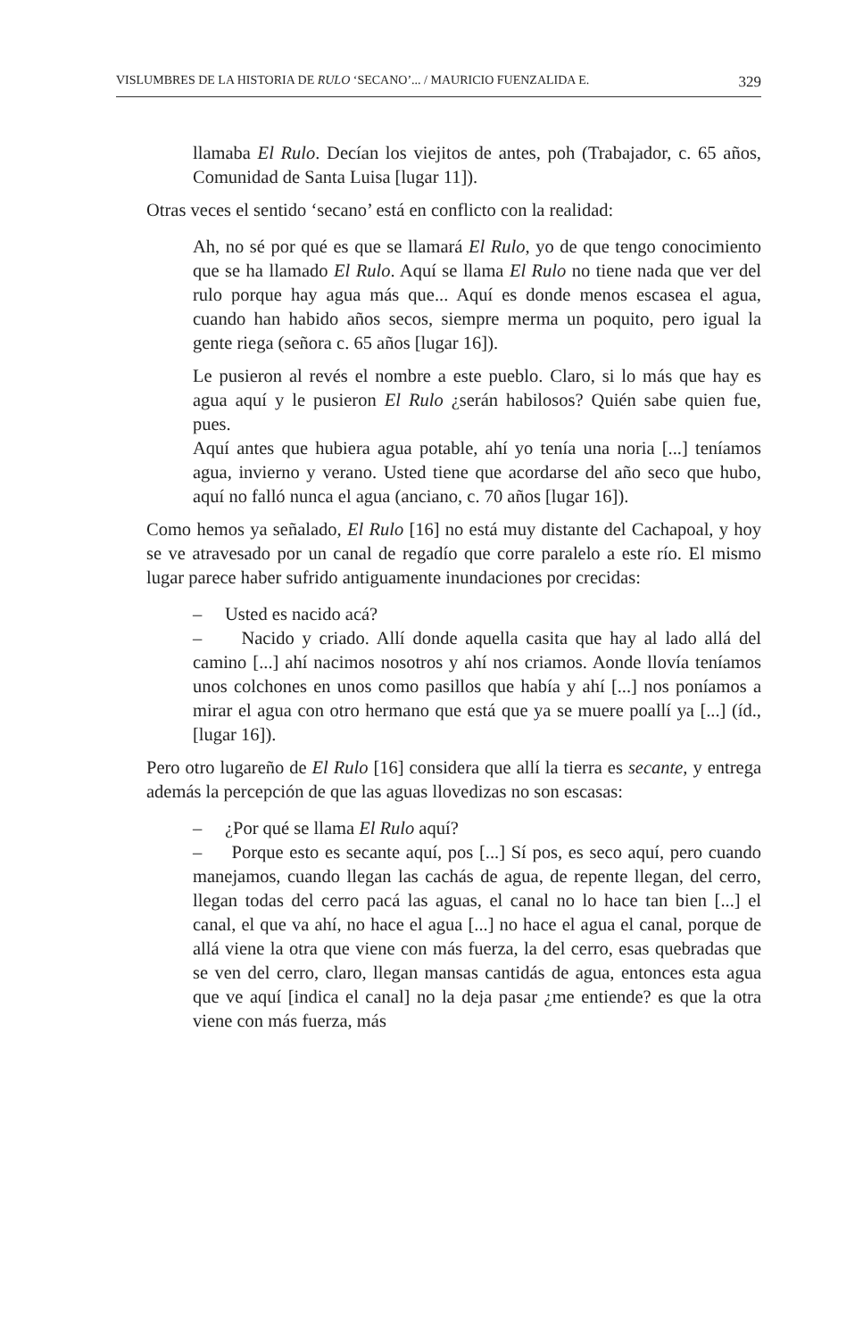VISLUMBRES DE LA HISTORIA DE RULO ‘SECANO’... / MAURICIO FUENZALIDA E. 329
llamaba El Rulo. Decían los viejitos de antes, poh (Trabajador, c. 65 años, Comunidad de Santa Luisa [lugar 11]).
Otras veces el sentido ‘secano’ está en conflicto con la realidad:
Ah, no sé por qué es que se llamará El Rulo, yo de que tengo conocimiento que se ha llamado El Rulo. Aquí se llama El Rulo no tiene nada que ver del rulo porque hay agua más que... Aquí es donde menos escasea el agua, cuando han habido años secos, siempre merma un poquito, pero igual la gente riega (señora c. 65 años [lugar 16]).
Le pusieron al revés el nombre a este pueblo. Claro, si lo más que hay es agua aquí y le pusieron El Rulo ¿serán habilosos? Quién sabe quien fue, pues.
Aquí antes que hubiera agua potable, ahí yo tenía una noria [...] teníamos agua, invierno y verano. Usted tiene que acordarse del año seco que hubo, aquí no falló nunca el agua (anciano, c. 70 años [lugar 16]).
Como hemos ya señalado, El Rulo [16] no está muy distante del Cachapoal, y hoy se ve atravesado por un canal de regadío que corre paralelo a este río. El mismo lugar parece haber sufrido antiguamente inundaciones por crecidas:
– Usted es nacido acá?
– Nacido y criado. Allí donde aquella casita que hay al lado allá del camino [...] ahí nacimos nosotros y ahí nos criamos. Aonde llovía teníamos unos colchones en unos como pasillos que había y ahí [...] nos poníamos a mirar el agua con otro hermano que está que ya se muere poallí ya [...] (íd., [lugar 16]).
Pero otro lugareño de El Rulo [16] considera que allí la tierra es secante, y entrega además la percepción de que las aguas llovedizas no son escasas:
– ¿Por qué se llama El Rulo aquí?
– Porque esto es secante aquí, pos [...] Sí pos, es seco aquí, pero cuando manejamos, cuando llegan las cachás de agua, de repente llegan, del cerro, llegan todas del cerro pacá las aguas, el canal no lo hace tan bien [...] el canal, el que va ahí, no hace el agua [...] no hace el agua el canal, porque de allá viene la otra que viene con más fuerza, la del cerro, esas quebradas que se ven del cerro, claro, llegan mansas cantidás de agua, entonces esta agua que ve aquí [indica el canal] no la deja pasar ¿me entiende? es que la otra viene con más fuerza, más